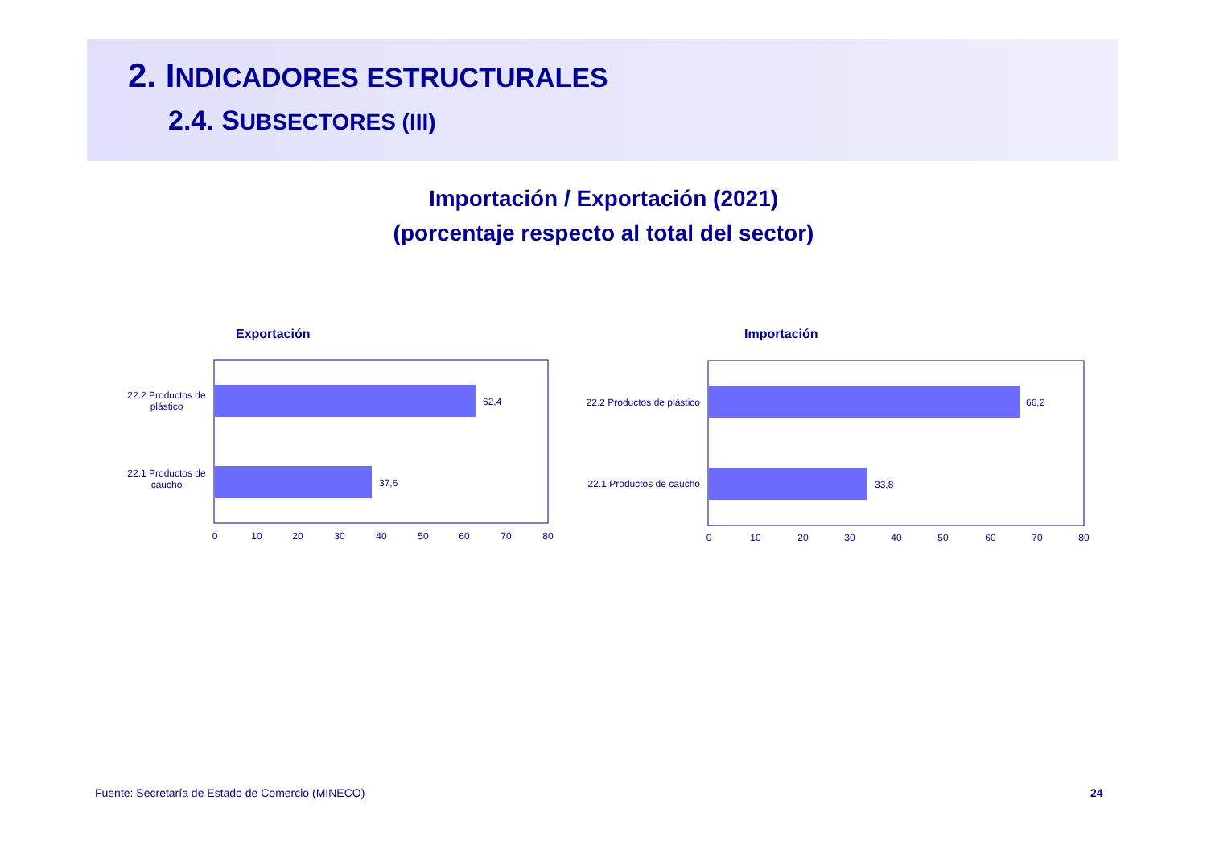2. INDICADORES ESTRUCTURALES
2.4. SUBSECTORES (III)
Importación / Exportación (2021)
(porcentaje respecto al total del sector)
Exportación
62,4
37,6
22.2 Productos de
plástico
22.1 Productos de
caucho
0
10
20
30
40
50
60
70
80
Importación
66,2
33,8
22.2 Productos de plástico
22.1 Productos de caucho
0
10
20
30
40
50
60
70
80
Fuente: Secretaría de Estado de Comercio (MINECO)
24